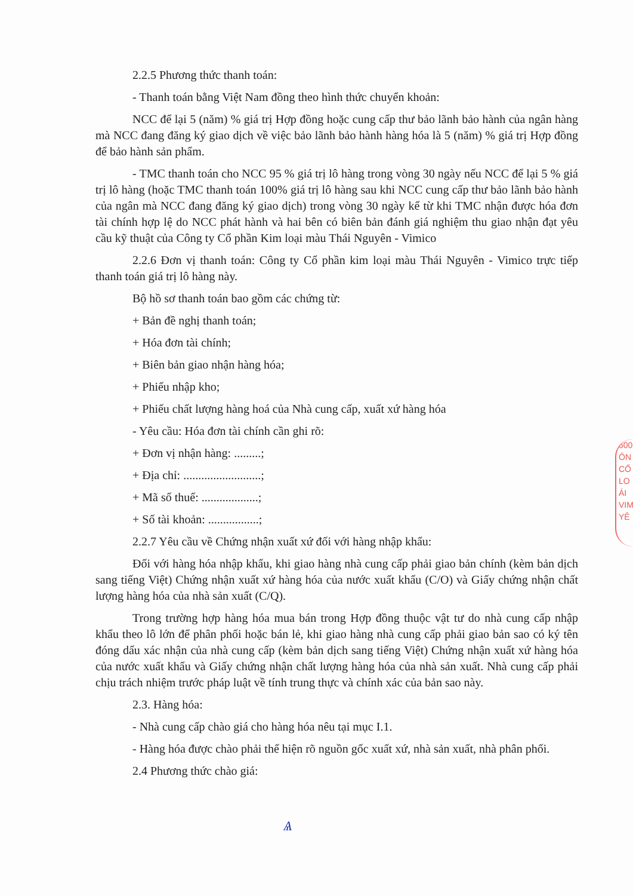2.2.5 Phương thức thanh toán:
- Thanh toán bằng Việt Nam đồng theo hình thức chuyển khoản:
NCC để lại 5 (năm) % giá trị Hợp đồng hoặc cung cấp thư bảo lãnh bảo hành của ngân hàng mà NCC đang đăng ký giao dịch về việc bảo lãnh bảo hành hàng hóa là 5 (năm) % giá trị Hợp đồng để bảo hành sản phẩm.
- TMC thanh toán cho NCC 95 % giá trị lô hàng trong vòng 30 ngày nếu NCC để lại 5 % giá trị lô hàng (hoặc TMC thanh toán 100% giá trị lô hàng sau khi NCC cung cấp thư bảo lãnh bảo hành của ngân mà NCC đang đăng ký giao dịch) trong vòng 30 ngày kể từ khi TMC nhận được hóa đơn tài chính hợp lệ do NCC phát hành và hai bên có biên bản đánh giá nghiệm thu giao nhận đạt yêu cầu kỹ thuật của Công ty Cổ phần Kim loại màu Thái Nguyên - Vimico
2.2.6 Đơn vị thanh toán: Công ty Cổ phần kim loại màu Thái Nguyên - Vimico trực tiếp thanh toán giá trị lô hàng này.
Bộ hồ sơ thanh toán bao gồm các chứng từ:
+ Bản đề nghị thanh toán;
+ Hóa đơn tài chính;
+ Biên bản giao nhận hàng hóa;
+ Phiếu nhập kho;
+ Phiếu chất lượng hàng hoá của Nhà cung cấp, xuất xứ hàng hóa
- Yêu cầu: Hóa đơn tài chính cần ghi rõ:
+ Đơn vị nhận hàng: .........;
+ Địa chỉ: ..........................;
+ Mã số thuế: ...................;
+ Số tài khoản: .................;
2.2.7 Yêu cầu về Chứng nhận xuất xứ đối với hàng nhập khẩu:
Đối với hàng hóa nhập khẩu, khi giao hàng nhà cung cấp phải giao bản chính (kèm bản dịch sang tiếng Việt) Chứng nhận xuất xứ hàng hóa của nước xuất khẩu (C/O) và Giấy chứng nhận chất lượng hàng hóa của nhà sản xuất (C/Q).
Trong trường hợp hàng hóa mua bán trong Hợp đồng thuộc vật tư do nhà cung cấp nhập khẩu theo lô lớn để phân phối hoặc bán lẻ, khi giao hàng nhà cung cấp phải giao bản sao có ký tên đóng dấu xác nhận của nhà cung cấp (kèm bản dịch sang tiếng Việt) Chứng nhận xuất xứ hàng hóa của nước xuất khẩu và Giấy chứng nhận chất lượng hàng hóa của nhà sản xuất. Nhà cung cấp phải chịu trách nhiệm trước pháp luật về tính trung thực và chính xác của bản sao này.
2.3. Hàng hóa:
- Nhà cung cấp chào giá cho hàng hóa nêu tại mục I.1.
- Hàng hóa được chào phải thể hiện rõ nguồn gốc xuất xứ, nhà sản xuất, nhà phân phối.
2.4 Phương thức chào giá:
Ѧ
600
ÔN
CỔ
LO
ÁI
VIM
YÊ